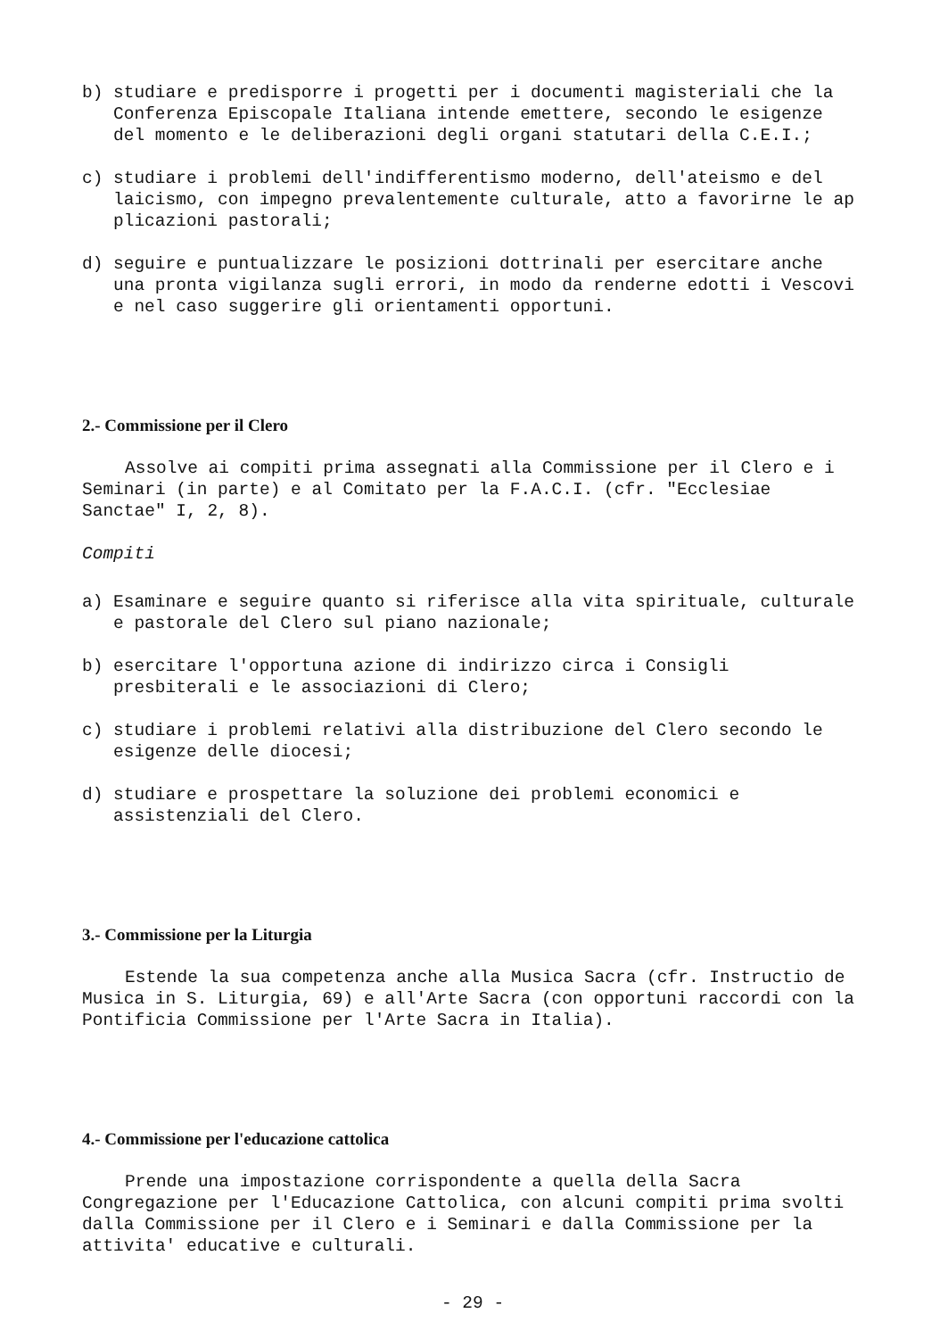b) studiare e predisporre i progetti per i documenti magisteriali che la Conferenza Episcopale Italiana intende emettere, secondo le esigenze del momento e le deliberazioni degli organi statutari della C.E.I.;
c) studiare i problemi dell'indifferentismo moderno, dell'ateismo e del laicismo, con impegno prevalentemente culturale, atto a favorirne le ap plicazioni pastorali;
d) seguire e puntualizzare le posizioni dottrinali per esercitare anche una pronta vigilanza sugli errori, in modo da renderne edotti i Vescovi e nel caso suggerire gli orientamenti opportuni.
2.- Commissione per il Clero
Assolve ai compiti prima assegnati alla Commissione per il Clero e i Seminari (in parte) e al Comitato per la F.A.C.I. (cfr. "Ecclesiae Sanctae" I, 2, 8).
Compiti
a) Esaminare e seguire quanto si riferisce alla vita spirituale, culturale e pastorale del Clero sul piano nazionale;
b) esercitare l'opportuna azione di indirizzo circa i Consigli presbiterali e le associazioni di Clero;
c) studiare i problemi relativi alla distribuzione del Clero secondo le esigenze delle diocesi;
d) studiare e prospettare la soluzione dei problemi economici e assistenziali del Clero.
3.- Commissione per la Liturgia
Estende la sua competenza anche alla Musica Sacra (cfr. Instructio de Musica in S. Liturgia, 69) e all'Arte Sacra (con opportuni raccordi con la Pontificia Commissione per l'Arte Sacra in Italia).
4.- Commissione per l'educazione cattolica
Prende una impostazione corrispondente a quella della Sacra Congregazione per l'Educazione Cattolica, con alcuni compiti prima svolti dalla Commissione per il Clero e i Seminari e dalla Commissione per la attivita' educative e culturali.
- 29 -